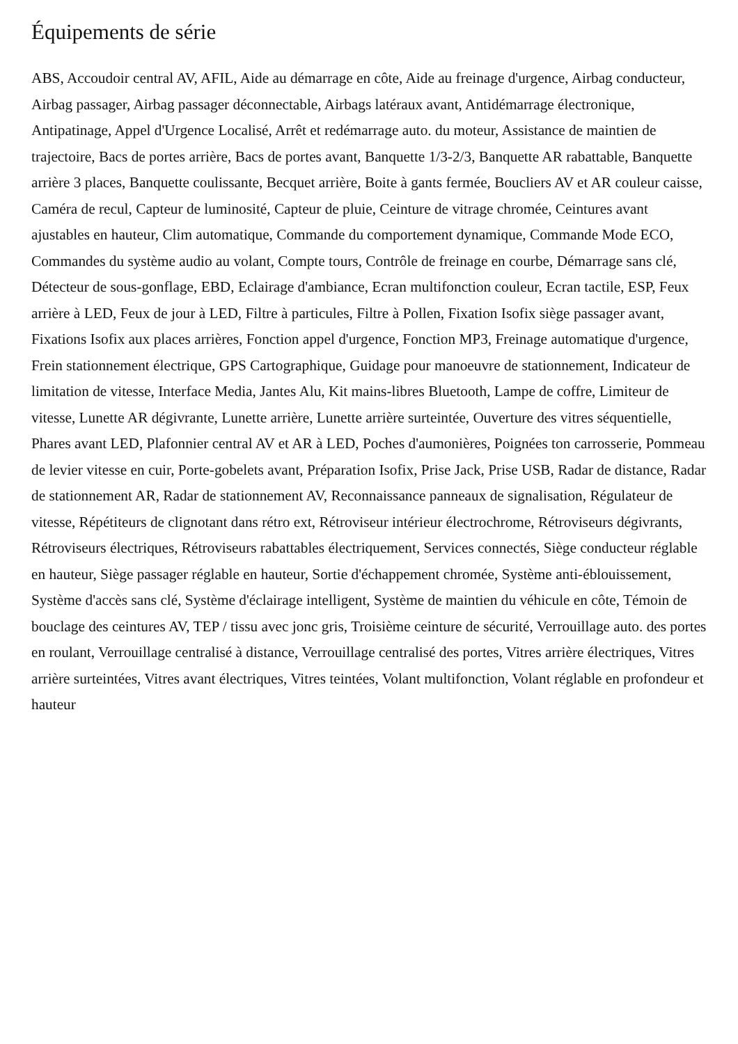Équipements de série
ABS, Accoudoir central AV, AFIL, Aide au démarrage en côte, Aide au freinage d'urgence, Airbag conducteur, Airbag passager, Airbag passager déconnectable, Airbags latéraux avant, Antidémarrage électronique, Antipatinage, Appel d'Urgence Localisé, Arrêt et redémarrage auto. du moteur, Assistance de maintien de trajectoire, Bacs de portes arrière, Bacs de portes avant, Banquette 1/3-2/3, Banquette AR rabattable, Banquette arrière 3 places, Banquette coulissante, Becquet arrière, Boite à gants fermée, Boucliers AV et AR couleur caisse, Caméra de recul, Capteur de luminosité, Capteur de pluie, Ceinture de vitrage chromée, Ceintures avant ajustables en hauteur, Clim automatique, Commande du comportement dynamique, Commande Mode ECO, Commandes du système audio au volant, Compte tours, Contrôle de freinage en courbe, Démarrage sans clé, Détecteur de sous-gonflage, EBD, Eclairage d'ambiance, Ecran multifonction couleur, Ecran tactile, ESP, Feux arrière à LED, Feux de jour à LED, Filtre à particules, Filtre à Pollen, Fixation Isofix siège passager avant, Fixations Isofix aux places arrières, Fonction appel d'urgence, Fonction MP3, Freinage automatique d'urgence, Frein stationnement électrique, GPS Cartographique, Guidage pour manoeuvre de stationnement, Indicateur de limitation de vitesse, Interface Media, Jantes Alu, Kit mains-libres Bluetooth, Lampe de coffre, Limiteur de vitesse, Lunette AR dégivrante, Lunette arrière, Lunette arrière surteintée, Ouverture des vitres séquentielle, Phares avant LED, Plafonnier central AV et AR à LED, Poches d'aumonières, Poignées ton carrosserie, Pommeau de levier vitesse en cuir, Porte-gobelets avant, Préparation Isofix, Prise Jack, Prise USB, Radar de distance, Radar de stationnement AR, Radar de stationnement AV, Reconnaissance panneaux de signalisation, Régulateur de vitesse, Répétiteurs de clignotant dans rétro ext, Rétroviseur intérieur électrochrome, Rétroviseurs dégivrants, Rétroviseurs électriques, Rétroviseurs rabattables électriquement, Services connectés, Siège conducteur réglable en hauteur, Siège passager réglable en hauteur, Sortie d'échappement chromée, Système anti-éblouissement, Système d'accès sans clé, Système d'éclairage intelligent, Système de maintien du véhicule en côte, Témoin de bouclage des ceintures AV, TEP / tissu avec jonc gris, Troisième ceinture de sécurité, Verrouillage auto. des portes en roulant, Verrouillage centralisé à distance, Verrouillage centralisé des portes, Vitres arrière électriques, Vitres arrière surteintées, Vitres avant électriques, Vitres teintées, Volant multifonction, Volant réglable en profondeur et hauteur